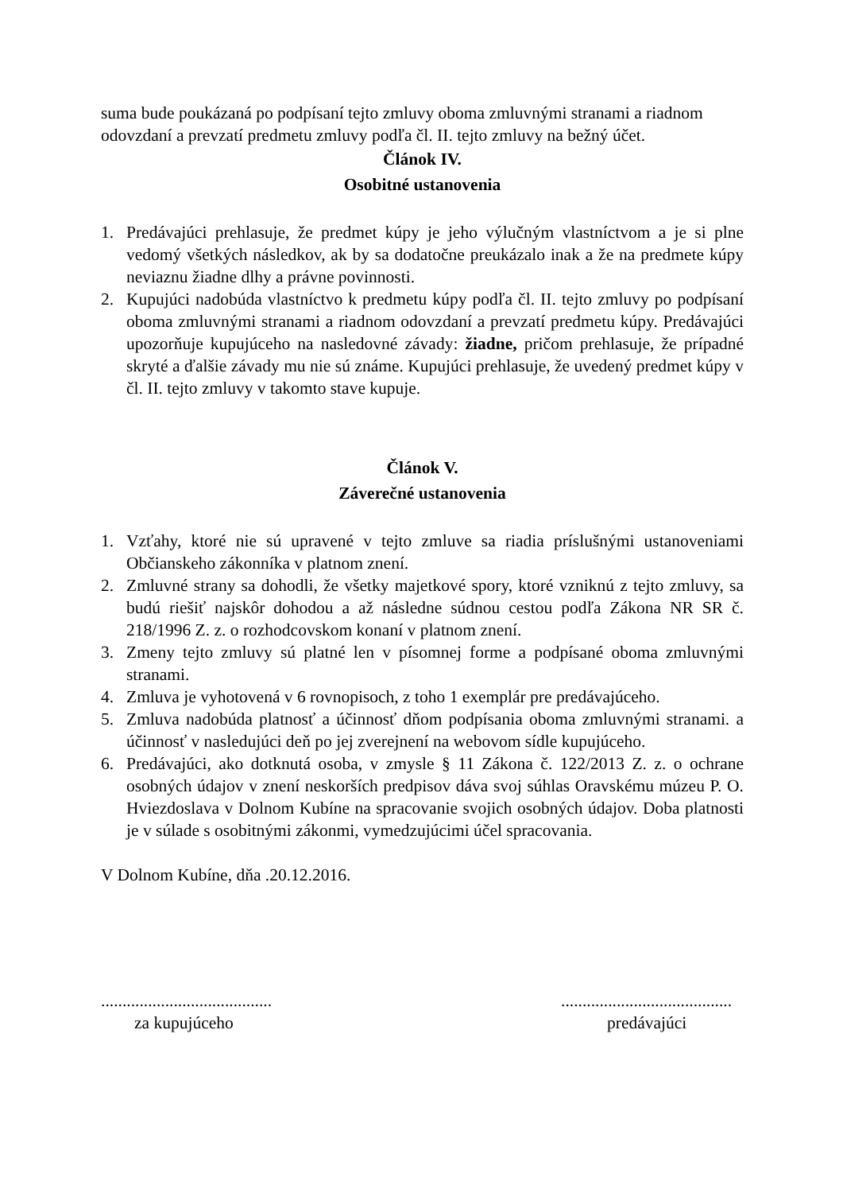suma bude poukázaná po podpísaní tejto zmluvy oboma zmluvnými stranami a riadnom odovzdaní a prevzatí predmetu zmluvy podľa čl. II. tejto zmluvy na bežný účet.
Článok IV.
Osobitné ustanovenia
1. Predávajúci prehlasuje, že predmet kúpy je jeho výlučným vlastníctvom a je si plne vedomý všetkých následkov, ak by sa dodatočne preukázalo inak a že na predmete kúpy neviaznu žiadne dlhy a právne povinnosti.
2. Kupujúci nadobúda vlastníctvo k predmetu kúpy podľa čl. II. tejto zmluvy po podpísaní oboma zmluvnými stranami a riadnom odovzdaní a prevzatí predmetu kúpy. Predávajúci upozorňuje kupujúceho na nasledovné závady: žiadne, pričom prehlasuje, že prípadné skryté a ďalšie závady mu nie sú známe. Kupujúci prehlasuje, že uvedený predmet kúpy v čl. II. tejto zmluvy v takomto stave kupuje.
Článok V.
Záverečné ustanovenia
1. Vzťahy, ktoré nie sú upravené v tejto zmluve sa riadia príslušnými ustanoveniami Občianskeho zákonníka v platnom znení.
2. Zmluvné strany sa dohodli, že všetky majetkové spory, ktoré vzniknú z tejto zmluvy, sa budú riešiť najskôr dohodou a až následne súdnou cestou podľa Zákona NR SR č. 218/1996 Z. z. o rozhodcovskom konaní v platnom znení.
3. Zmeny tejto zmluvy sú platné len v písomnej forme a podpísané oboma zmluvnými stranami.
4. Zmluva je vyhotovená v 6 rovnopisoch, z toho 1 exemplár pre predávajúceho.
5. Zmluva nadobúda platnosť a účinnosť dňom podpísania oboma zmluvnými stranami. a účinnosť v nasledujúci deň po jej zverejnení na webovom sídle kupujúceho.
6. Predávajúci, ako dotknutá osoba, v zmysle § 11 Zákona č. 122/2013 Z. z. o ochrane osobných údajov v znení neskorších predpisov dáva svoj súhlas Oravskému múzeu P. O. Hviezdoslava v Dolnom Kubíne na spracovanie svojich osobných údajov. Doba platnosti je v súlade s osobitnými zákonmi, vymedzujúcimi účel spracovania.
V Dolnom Kubíne, dňa .20.12.2016.
........................................
za kupujúceho
........................................
predávajúci